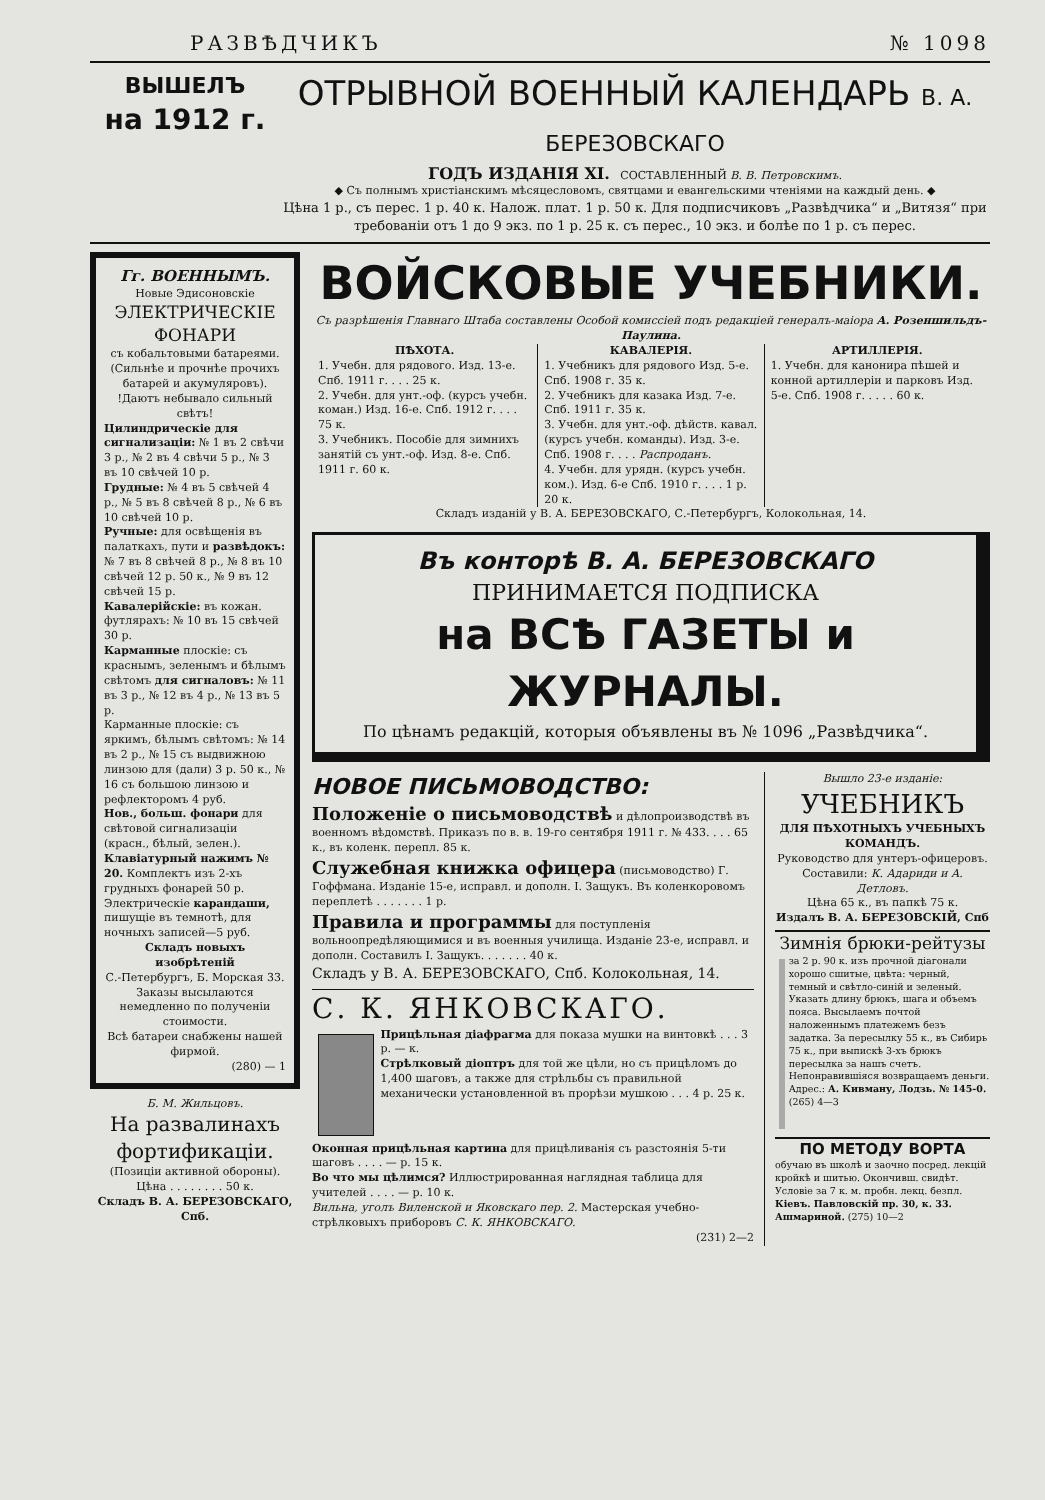РАЗВѢДЧИКЪ № 1098
ВЫШЕЛЪ
на 1912 г.
ОТРЫВНОЙ ВОЕННЫЙ КАЛЕНДАРЬ В. А. БЕРЕЗОВСКАГО
ГОДЪ ИЗДАНІЯ XI. СОСТАВЛЕННЫЙ В. В. Петровскимъ.
◆ Съ полнымъ христіанскимъ мѣсяцесловомъ, святцами и евангельскими чтеніями на каждый день. ◆
Цѣна 1 р., съ перес. 1 р. 40 к. Налож. плат. 1 р. 50 к. Для подписчиковъ „Развѣдчика“ и „Витязя“ при требованіи отъ 1 до 9 экз. по 1 р. 25 к. съ перес., 10 экз. и болѣе по 1 р. съ перес.
Гг. ВОЕННЫМЪ.
Новые Эдисоновскіе
ЭЛЕКТРИЧЕСКІЕ ФОНАРИ
съ кобальтовыми батареями.
(Сильнѣе и прочнѣе прочихъ батарей и акумуляровъ).
!Даютъ небывало сильный свѣтъ!
Цилиндрическіе для сигнализаціи: № 1 въ 2 свѣчи 3 р., № 2 въ 4 свѣчи 5 р., № 3 въ 10 свѣчей 10 р.
Грудные: № 4 въ 5 свѣчей 4 р., № 5 въ 8 свѣчей 8 р., № 6 въ 10 свѣчей 10 р.
Ручные: для освѣщенія въ палаткахъ, пути и развѣдокъ: № 7 въ 8 свѣчей 8 р., № 8 въ 10 свѣчей 12 р. 50 к., № 9 въ 12 свѣчей 15 р.
Кавалерійскіе: въ кожан. футлярахъ: № 10 въ 15 свѣчей 30 р.
Карманные плоскіе: съ краснымъ, зеленымъ и бѣлымъ свѣтомъ для сигналовъ: № 11 въ 3 р., № 12 въ 4 р., № 13 въ 5 р.
Карманные плоскіе: съ яркимъ, бѣлымъ свѣтомъ: № 14 въ 2 р., № 15 съ выдвижною линзою для (дали) 3 р. 50 к., № 16 съ большою линзою и рефлекторомъ 4 руб.
Нов., больш. фонари для свѣтовой сигнализаціи (красн., бѣлый, зелен.). Клавіатурный нажимъ № 20. Комплектъ изъ 2-хъ грудныхъ фонарей 50 р.
Электрическіе карандаши, пишущіе въ темнотѣ, для ночныхъ записей—5 руб.
Складъ новыхъ изобрѣтеній
С.-Петербургъ, Б. Морская 33.
Заказы высылаются немедленно по полученіи стоимости.
Всѣ батареи снабжены нашей фирмой.
(280) — 1
Б. М. Жильцовъ.
На развалинахъ фортификаціи.
(Позиціи активной обороны).
Цѣна . . . . . . . . 50 к.
Складъ В. А. БЕРЕЗОВСКАГО, Спб.
ВОЙСКОВЫЕ УЧЕБНИКИ.
Съ разрѣшенія Главнаго Штаба составлены Особой комиссіей подъ редакціей генералъ-маіора А. Розеншильдъ-Паулина.
ПѢХОТА.
1. Учебн. для рядового. Изд. 13-е. Спб. 1911 г. . . . 25 к.
2. Учебн. для унт.-оф. (курсъ учебн. коман.) Изд. 16-е. Спб. 1912 г. . . . 75 к.
3. Учебникъ. Пособіе для зимнихъ занятій съ унт.-оф. Изд. 8-е. Спб. 1911 г. 60 к.
КАВАЛЕРІЯ.
1. Учебникъ для рядового Изд. 5-е. Спб. 1908 г. 35 к.
2. Учебникъ для казака Изд. 7-е. Спб. 1911 г. 35 к.
3. Учебн. для унт.-оф. дѣйств. кавал. (курсъ учебн. команды). Изд. 3-е. Спб. 1908 г. . . . Распроданъ.
4. Учебн. для урядн. (курсъ учебн. ком.). Изд. 6-е Спб. 1910 г. . . . 1 р. 20 к.
АРТИЛЛЕРІЯ.
1. Учебн. для канонира пѣшей и конной артиллеріи и парковъ Изд. 5-е. Спб. 1908 г. . . . . 60 к.
Складъ изданій у В. А. БЕРЕЗОВСКАГО, С.-Петербургъ, Колокольная, 14.
Въ конторѣ В. А. БЕРЕЗОВСКАГО
ПРИНИМАЕТСЯ ПОДПИСКА
на ВСѢ ГАЗЕТЫ и ЖУРНАЛЫ.
По цѣнамъ редакцій, которыя объявлены въ № 1096 „Развѣдчика“.
НОВОЕ ПИСЬМОВОДСТВО:
Положеніе о письмоводствѣ и дѣлопроизводствѣ въ военномъ вѣдомствѣ. Приказъ по в. в. 19-го сентября 1911 г. № 433. . . . 65 к., въ коленк. перепл. 85 к.
Служебная книжка офицера (письмоводство) Г. Гоффмана. Изданіе 15-е, исправл. и дополн. І. Защукъ. Въ коленкоровомъ переплетѣ . . . . . . . 1 р.
Правила и программы для поступленія вольноопредѣляющимися и въ военныя училища. Изданіе 23-е, исправл. и дополн. Составилъ І. Защукъ. . . . . . . 40 к.
Складъ у В. А. БЕРЕЗОВСКАГО, Спб. Колокольная, 14.
С. К. ЯНКОВСКАГО.
Прицѣльная діафрагма для показа мушки на винтовкѣ . . . 3 р. — к.
Стрѣлковый діоптръ для той же цѣли, но съ прицѣломъ до 1,400 шаговъ, а также для стрѣльбы съ правильной механически установленной въ прорѣзи мушкою . . . 4 р. 25 к.
Оконная прицѣльная картина для прицѣливанія съ разстоянія 5-ти шаговъ . . . . — р. 15 к.
Во что мы цѣлимся? Иллюстрированная наглядная таблица для учителей . . . . — р. 10 к.
Вильна, уголъ Виленской и Яковскаго пер. 2. Мастерская учебно-стрѣлковыхъ приборовъ С. К. ЯНКОВСКАГО.
(231) 2—2
Вышло 23-е изданіе:
УЧЕБНИКЪ
ДЛЯ ПѢХОТНЫХЪ УЧЕБНЫХЪ КОМАНДЪ.
Руководство для унтеръ-офицеровъ.
Составили: К. Адариди и А. Детловъ.
Цѣна 65 к., въ папкѣ 75 к.
Издалъ В. А. БЕРЕЗОВСКІЙ, Спб
Зимнія брюки-рейтузы
за 2 р. 90 к. изъ прочной діагонали хорошо сшитые, цвѣта: черный, темный и свѣтло-синій и зеленый. Указать длину брюкъ, шага и объемъ пояса. Высылаемъ почтой наложеннымъ платежемъ безъ задатка. За пересылку 55 к., въ Сибирь 75 к., при выпискѣ 3-хъ брюкъ пересылка за нашъ счетъ. Непонравившіяся возвращаемъ деньги. Адрес.: А. Кивману, Лодзь. № 145-0. (265) 4—3
ПО МЕТОДУ ВОРТА
обучаю въ школѣ и заочно посред. лекцій кройкѣ и шитью. Окончивш. свидѣт. Условіе за 7 к. м. пробн. лекц. безпл. Кіевъ. Павловскій пр. 30, к. 33. Ашмариной. (275) 10—2